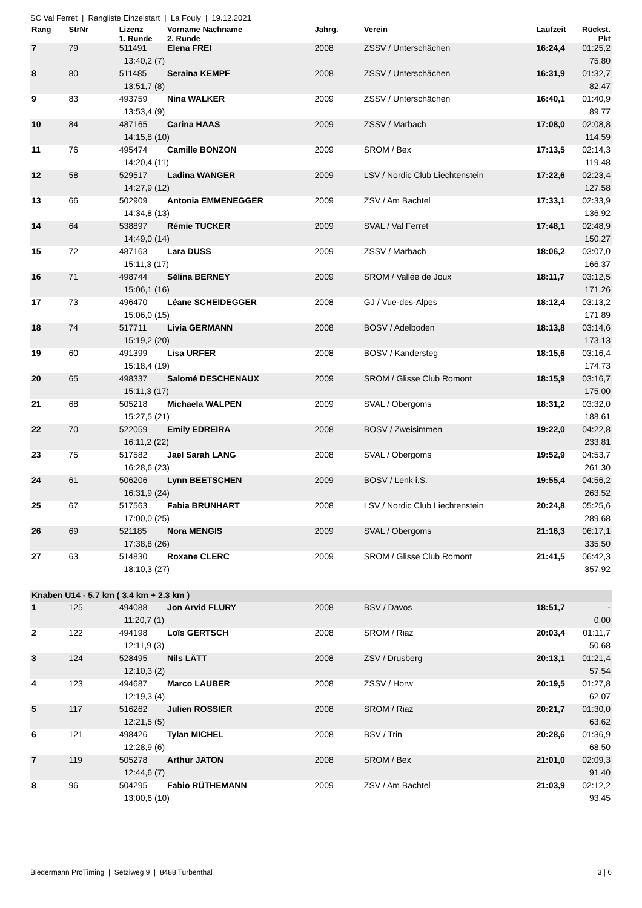SC Val Ferret | Rangliste Einzelstart | La Fouly | 19.12.2021
| Rang | StrNr | Lizenz 1. Runde | Vorname Nachname 2. Runde | Jahrg. | Verein | Laufzeit | Rückst. Pkt |
| --- | --- | --- | --- | --- | --- | --- | --- |
| 7 | 79 | 511491 | Elena FREI | 2008 | ZSSV / Unterschächen | 16:24,4 | 01:25,2 |
| | | 13:40,2 (7) | | | | | 75.80 |
| 8 | 80 | 511485 | Seraina KEMPF | 2008 | ZSSV / Unterschächen | 16:31,9 | 01:32,7 |
| | | 13:51,7 (8) | | | | | 82.47 |
| 9 | 83 | 493759 | Nina WALKER | 2009 | ZSSV / Unterschächen | 16:40,1 | 01:40,9 |
| | | 13:53,4 (9) | | | | | 89.77 |
| 10 | 84 | 487165 | Carina HAAS | 2009 | ZSSV / Marbach | 17:08,0 | 02:08,8 |
| | | 14:15,8 (10) | | | | | 114.59 |
| 11 | 76 | 495474 | Camille BONZON | 2009 | SROM / Bex | 17:13,5 | 02:14,3 |
| | | 14:20,4 (11) | | | | | 119.48 |
| 12 | 58 | 529517 | Ladina WANGER | 2009 | LSV / Nordic Club Liechtenstein | 17:22,6 | 02:23,4 |
| | | 14:27,9 (12) | | | | | 127.58 |
| 13 | 66 | 502909 | Antonia EMMENEGGER | 2009 | ZSV / Am Bachtel | 17:33,1 | 02:33,9 |
| | | 14:34,8 (13) | | | | | 136.92 |
| 14 | 64 | 538897 | Rémie TUCKER | 2009 | SVAL / Val Ferret | 17:48,1 | 02:48,9 |
| | | 14:49,0 (14) | | | | | 150.27 |
| 15 | 72 | 487163 | Lara DUSS | 2009 | ZSSV / Marbach | 18:06,2 | 03:07,0 |
| | | 15:11,3 (17) | | | | | 166.37 |
| 16 | 71 | 498744 | Sélina BERNEY | 2009 | SROM / Vallée de Joux | 18:11,7 | 03:12,5 |
| | | 15:06,1 (16) | | | | | 171.26 |
| 17 | 73 | 496470 | Léane SCHEIDEGGER | 2008 | GJ / Vue-des-Alpes | 18:12,4 | 03:13,2 |
| | | 15:06,0 (15) | | | | | 171.89 |
| 18 | 74 | 517711 | Livia GERMANN | 2008 | BOSV / Adelboden | 18:13,8 | 03:14,6 |
| | | 15:19,2 (20) | | | | | 173.13 |
| 19 | 60 | 491399 | Lisa URFER | 2008 | BOSV / Kandersteg | 18:15,6 | 03:16,4 |
| | | 15:18,4 (19) | | | | | 174.73 |
| 20 | 65 | 498337 | Salomé DESCHENAUX | 2009 | SROM / Glisse Club Romont | 18:15,9 | 03:16,7 |
| | | 15:11,3 (17) | | | | | 175.00 |
| 21 | 68 | 505218 | Michaela WALPEN | 2009 | SVAL / Obergoms | 18:31,2 | 03:32,0 |
| | | 15:27,5 (21) | | | | | 188.61 |
| 22 | 70 | 522059 | Emily EDREIRA | 2008 | BOSV / Zweisimmen | 19:22,0 | 04:22,8 |
| | | 16:11,2 (22) | | | | | 233.81 |
| 23 | 75 | 517582 | Jael Sarah LANG | 2008 | SVAL / Obergoms | 19:52,9 | 04:53,7 |
| | | 16:28,6 (23) | | | | | 261.30 |
| 24 | 61 | 506206 | Lynn BEETSCHEN | 2009 | BOSV / Lenk i.S. | 19:55,4 | 04:56,2 |
| | | 16:31,9 (24) | | | | | 263.52 |
| 25 | 67 | 517563 | Fabia BRUNHART | 2008 | LSV / Nordic Club Liechtenstein | 20:24,8 | 05:25,6 |
| | | 17:00,0 (25) | | | | | 289.68 |
| 26 | 69 | 521185 | Nora MENGIS | 2009 | SVAL / Obergoms | 21:16,3 | 06:17,1 |
| | | 17:38,8 (26) | | | | | 335.50 |
| 27 | 63 | 514830 | Roxane CLERC | 2009 | SROM / Glisse Club Romont | 21:41,5 | 06:42,3 |
| | | 18:10,3 (27) | | | | | 357.92 |
| Knaben U14 - 5.7 km ( 3.4 km + 2.3 km ) | | | | | | | |
| 1 | 125 | 494088 | Jon Arvid FLURY | 2008 | BSV / Davos | 18:51,7 | - |
| | | 11:20,7 (1) | | | | | 0.00 |
| 2 | 122 | 494198 | Loïs GERTSCH | 2008 | SROM / Riaz | 20:03,4 | 01:11,7 |
| | | 12:11,9 (3) | | | | | 50.68 |
| 3 | 124 | 528495 | Nils LÄTT | 2008 | ZSV / Drusberg | 20:13,1 | 01:21,4 |
| | | 12:10,3 (2) | | | | | 57.54 |
| 4 | 123 | 494687 | Marco LAUBER | 2008 | ZSSV / Horw | 20:19,5 | 01:27,8 |
| | | 12:19,3 (4) | | | | | 62.07 |
| 5 | 117 | 516262 | Julien ROSSIER | 2008 | SROM / Riaz | 20:21,7 | 01:30,0 |
| | | 12:21,5 (5) | | | | | 63.62 |
| 6 | 121 | 498426 | Tylan MICHEL | 2008 | BSV / Trin | 20:28,6 | 01:36,9 |
| | | 12:28,9 (6) | | | | | 68.50 |
| 7 | 119 | 505278 | Arthur JATON | 2008 | SROM / Bex | 21:01,0 | 02:09,3 |
| | | 12:44,6 (7) | | | | | 91.40 |
| 8 | 96 | 504295 | Fabio RÜTHEMANN | 2009 | ZSV / Am Bachtel | 21:03,9 | 02:12,2 |
| | | 13:00,6 (10) | | | | | 93.45 |
Biedermann ProTiming | Setziweg 9 | 8488 Turbenthal 3 | 6